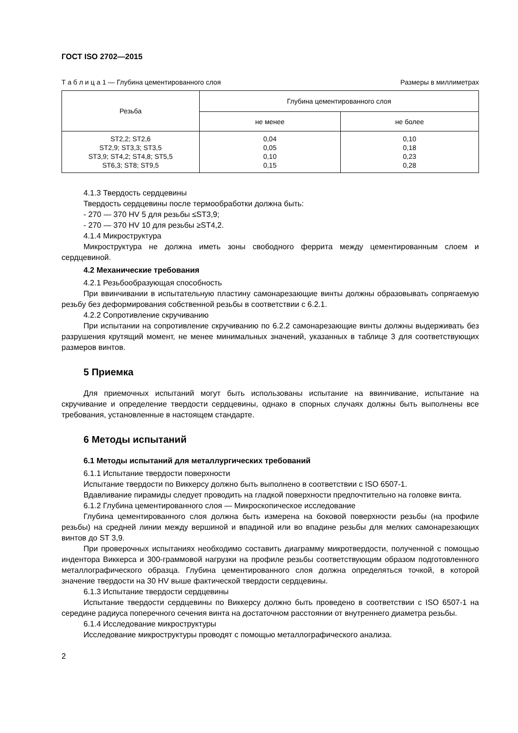ГОСТ ISO 2702—2015
Т а б л и ц а 1 — Глубина цементированного слоя Размеры в миллиметрах
| Резьба | Глубина цементированного слоя | |
| --- | --- | --- |
| | не менее | не более |
| ST2,2; ST2,6 ST2,9; ST3,3; ST3,5 ST3,9; ST4,2; ST4,8; ST5,5 ST6,3; ST8; ST9,5 | 0,04 0,05 0,10 0,15 | 0,10 0,18 0,23 0,28 |
4.1.3 Твердость сердцевины
Твердость сердцевины после термообработки должна быть:
- 270 — 370 HV 5 для резьбы ≤ST3,9;
- 270 — 370 HV 10 для резьбы ≥ST4,2.
4.1.4 Микроструктура
Микроструктура не должна иметь зоны свободного феррита между цементированным слоем и сердцевиной.
4.2 Механические требования
4.2.1 Резьбообразующая способность
При ввинчивании в испытательную пластину самонарезающие винты должны образовывать сопрягаемую резьбу без деформирования собственной резьбы в соответствии с 6.2.1.
4.2.2 Сопротивление скручиванию
При испытании на сопротивление скручиванию по 6.2.2 самонарезающие винты должны выдерживать без разрушения крутящий момент, не менее минимальных значений, указанных в таблице 3 для соответствующих размеров винтов.
5 Приемка
Для приемочных испытаний могут быть использованы испытание на ввинчивание, испытание на скручивание и определение твердости сердцевины, однако в спорных случаях должны быть выполнены все требования, установленные в настоящем стандарте.
6 Методы испытаний
6.1 Методы испытаний для металлургических требований
6.1.1 Испытание твердости поверхности
Испытание твердости по Виккерсу должно быть выполнено в соответствии с ISO 6507-1.
Вдавливание пирамиды следует проводить на гладкой поверхности предпочтительно на головке винта.
6.1.2 Глубина цементированного слоя — Микроскопическое исследование
Глубина цементированного слоя должна быть измерена на боковой поверхности резьбы (на профиле резьбы) на средней линии между вершиной и впадиной или во впадине резьбы для мелких самонарезающих винтов до ST 3,9.
При проверочных испытаниях необходимо составить диаграмму микротвердости, полученной с помощью индентора Виккерса и 300-граммовой нагрузки на профиле резьбы соответствующим образом подготовленного металлографического образца. Глубина цементированного слоя должна определяться точкой, в которой значение твердости на 30 HV выше фактической твердости сердцевины.
6.1.3 Испытание твердости сердцевины
Испытание твердости сердцевины по Виккерсу должно быть проведено в соответствии с ISO 6507-1 на середине радиуса поперечного сечения винта на достаточном расстоянии от внутреннего диаметра резьбы.
6.1.4 Исследование микроструктуры
Исследование микроструктуры проводят с помощью металлографического анализа.
2